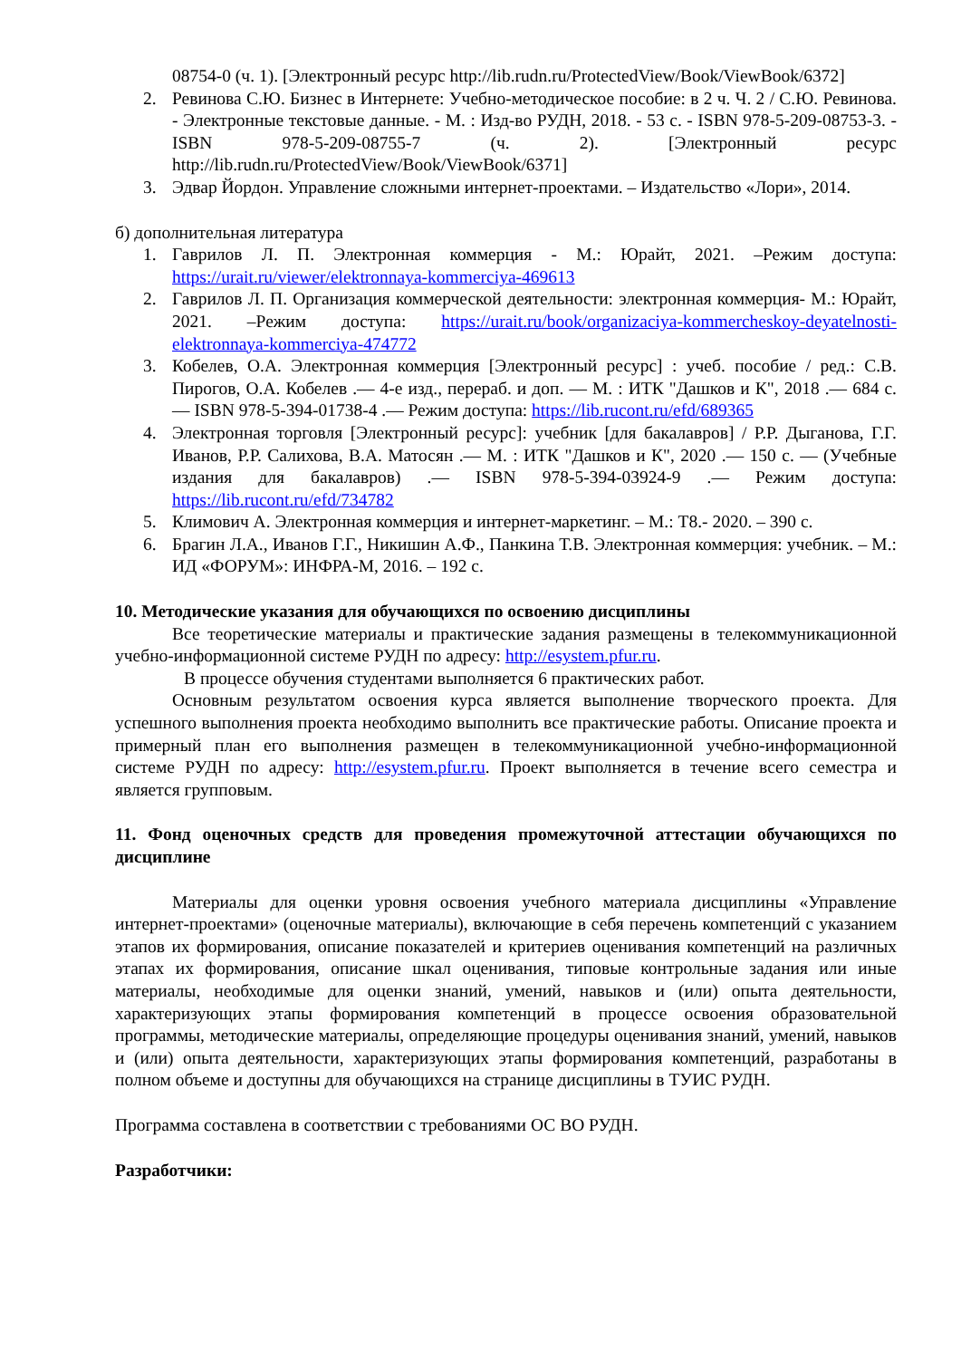08754-0 (ч. 1). [Электронный ресурс http://lib.rudn.ru/ProtectedView/Book/ViewBook/6372]
2. Ревинова С.Ю. Бизнес в Интернете: Учебно-методическое пособие: в 2 ч. Ч. 2 / С.Ю. Ревинова. - Электронные текстовые данные. - М. : Изд-во РУДН, 2018. - 53 с. - ISBN 978-5-209-08753-3. - ISBN 978-5-209-08755-7 (ч. 2). [Электронный ресурс http://lib.rudn.ru/ProtectedView/Book/ViewBook/6371]
3. Эдвар Йордон. Управление сложными интернет-проектами. – Издательство «Лори», 2014.
б) дополнительная литература
1. Гаврилов Л. П. Электронная коммерция - М.: Юрайт, 2021. –Режим доступа: https://urait.ru/viewer/elektronnaya-kommerciya-469613
2. Гаврилов Л. П. Организация коммерческой деятельности: электронная коммерция- М.: Юрайт, 2021. –Режим доступа: https://urait.ru/book/organizaciya-kommercheskoy-deyatelnosti-elektronnaya-kommerciya-474772
3. Кобелев, О.А. Электронная коммерция [Электронный ресурс] : учеб. пособие / ред.: С.В. Пирогов, О.А. Кобелев .— 4-е изд., перераб. и доп. — М. : ИТК "Дашков и К", 2018 .— 684 с. — ISBN 978-5-394-01738-4 .— Режим доступа: https://lib.rucont.ru/efd/689365
4. Электронная торговля [Электронный ресурс]: учебник [для бакалавров] / Р.Р. Дыганова, Г.Г. Иванов, Р.Р. Салихова, В.А. Матосян .— М. : ИТК "Дашков и К", 2020 .— 150 с. — (Учебные издания для бакалавров) .— ISBN 978-5-394-03924-9 .— Режим доступа: https://lib.rucont.ru/efd/734782
5. Климович А. Электронная коммерция и интернет-маркетинг. – М.: Т8.- 2020. – 390 с.
6. Брагин Л.А., Иванов Г.Г., Никишин А.Ф., Панкина Т.В. Электронная коммерция: учебник. – М.: ИД «ФОРУМ»: ИНФРА-М, 2016. – 192 с.
10. Методические указания для обучающихся по освоению дисциплины
Все теоретические материалы и практические задания размещены в телекоммуникационной учебно-информационной системе РУДН по адресу: http://esystem.pfur.ru.
В процессе обучения студентами выполняется 6 практических работ.
Основным результатом освоения курса является выполнение творческого проекта. Для успешного выполнения проекта необходимо выполнить все практические работы. Описание проекта и примерный план его выполнения размещен в телекоммуникационной учебно-информационной системе РУДН по адресу: http://esystem.pfur.ru. Проект выполняется в течение всего семестра и является групповым.
11. Фонд оценочных средств для проведения промежуточной аттестации обучающихся по дисциплине
Материалы для оценки уровня освоения учебного материала дисциплины «Управление интернет-проектами» (оценочные материалы), включающие в себя перечень компетенций с указанием этапов их формирования, описание показателей и критериев оценивания компетенций на различных этапах их формирования, описание шкал оценивания, типовые контрольные задания или иные материалы, необходимые для оценки знаний, умений, навыков и (или) опыта деятельности, характеризующих этапы формирования компетенций в процессе освоения образовательной программы, методические материалы, определяющие процедуры оценивания знаний, умений, навыков и (или) опыта деятельности, характеризующих этапы формирования компетенций, разработаны в полном объеме и доступны для обучающихся на странице дисциплины в ТУИС РУДН.
Программа составлена в соответствии с требованиями ОС ВО РУДН.
Разработчики: